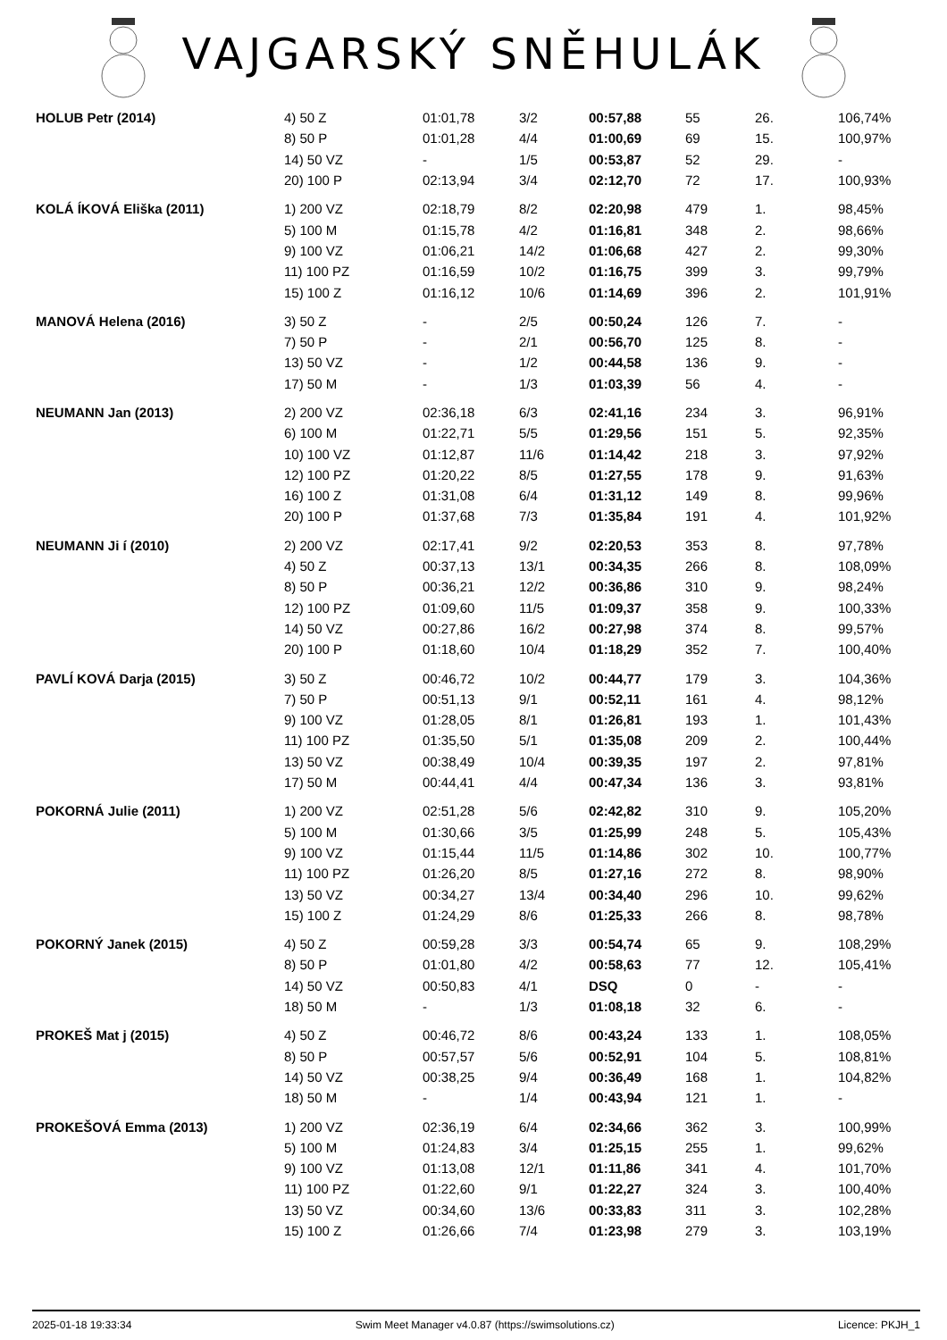VAJGARSKÝ SNĚHULÁK
| HOLUB Petr (2014) | 4) 50 Z | 01:01,78 | 3/2 | 00:57,88 | 55 | 26. | 106,74% |
| | 8) 50 P | 01:01,28 | 4/4 | 01:00,69 | 69 | 15. | 100,97% |
| | 14) 50 VZ | - | 1/5 | 00:53,87 | 52 | 29. | - |
| | 20) 100 P | 02:13,94 | 3/4 | 02:12,70 | 72 | 17. | 100,93% |
| KOLÁ ÍKOVÁ Eliška (2011) | 1) 200 VZ | 02:18,79 | 8/2 | 02:20,98 | 479 | 1. | 98,45% |
| | 5) 100 M | 01:15,78 | 4/2 | 01:16,81 | 348 | 2. | 98,66% |
| | 9) 100 VZ | 01:06,21 | 14/2 | 01:06,68 | 427 | 2. | 99,30% |
| | 11) 100 PZ | 01:16,59 | 10/2 | 01:16,75 | 399 | 3. | 99,79% |
| | 15) 100 Z | 01:16,12 | 10/6 | 01:14,69 | 396 | 2. | 101,91% |
| MANOVÁ Helena (2016) | 3) 50 Z | - | 2/5 | 00:50,24 | 126 | 7. | - |
| | 7) 50 P | - | 2/1 | 00:56,70 | 125 | 8. | - |
| | 13) 50 VZ | - | 1/2 | 00:44,58 | 136 | 9. | - |
| | 17) 50 M | - | 1/3 | 01:03,39 | 56 | 4. | - |
| NEUMANN Jan (2013) | 2) 200 VZ | 02:36,18 | 6/3 | 02:41,16 | 234 | 3. | 96,91% |
| | 6) 100 M | 01:22,71 | 5/5 | 01:29,56 | 151 | 5. | 92,35% |
| | 10) 100 VZ | 01:12,87 | 11/6 | 01:14,42 | 218 | 3. | 97,92% |
| | 12) 100 PZ | 01:20,22 | 8/5 | 01:27,55 | 178 | 9. | 91,63% |
| | 16) 100 Z | 01:31,08 | 6/4 | 01:31,12 | 149 | 8. | 99,96% |
| | 20) 100 P | 01:37,68 | 7/3 | 01:35,84 | 191 | 4. | 101,92% |
| NEUMANN Ji í (2010) | 2) 200 VZ | 02:17,41 | 9/2 | 02:20,53 | 353 | 8. | 97,78% |
| | 4) 50 Z | 00:37,13 | 13/1 | 00:34,35 | 266 | 8. | 108,09% |
| | 8) 50 P | 00:36,21 | 12/2 | 00:36,86 | 310 | 9. | 98,24% |
| | 12) 100 PZ | 01:09,60 | 11/5 | 01:09,37 | 358 | 9. | 100,33% |
| | 14) 50 VZ | 00:27,86 | 16/2 | 00:27,98 | 374 | 8. | 99,57% |
| | 20) 100 P | 01:18,60 | 10/4 | 01:18,29 | 352 | 7. | 100,40% |
| PAVLÍ KOVÁ Darja (2015) | 3) 50 Z | 00:46,72 | 10/2 | 00:44,77 | 179 | 3. | 104,36% |
| | 7) 50 P | 00:51,13 | 9/1 | 00:52,11 | 161 | 4. | 98,12% |
| | 9) 100 VZ | 01:28,05 | 8/1 | 01:26,81 | 193 | 1. | 101,43% |
| | 11) 100 PZ | 01:35,50 | 5/1 | 01:35,08 | 209 | 2. | 100,44% |
| | 13) 50 VZ | 00:38,49 | 10/4 | 00:39,35 | 197 | 2. | 97,81% |
| | 17) 50 M | 00:44,41 | 4/4 | 00:47,34 | 136 | 3. | 93,81% |
| POKORNÁ Julie (2011) | 1) 200 VZ | 02:51,28 | 5/6 | 02:42,82 | 310 | 9. | 105,20% |
| | 5) 100 M | 01:30,66 | 3/5 | 01:25,99 | 248 | 5. | 105,43% |
| | 9) 100 VZ | 01:15,44 | 11/5 | 01:14,86 | 302 | 10. | 100,77% |
| | 11) 100 PZ | 01:26,20 | 8/5 | 01:27,16 | 272 | 8. | 98,90% |
| | 13) 50 VZ | 00:34,27 | 13/4 | 00:34,40 | 296 | 10. | 99,62% |
| | 15) 100 Z | 01:24,29 | 8/6 | 01:25,33 | 266 | 8. | 98,78% |
| POKORNÝ Janek (2015) | 4) 50 Z | 00:59,28 | 3/3 | 00:54,74 | 65 | 9. | 108,29% |
| | 8) 50 P | 01:01,80 | 4/2 | 00:58,63 | 77 | 12. | 105,41% |
| | 14) 50 VZ | 00:50,83 | 4/1 | DSQ | 0 | - | - |
| | 18) 50 M | - | 1/3 | 01:08,18 | 32 | 6. | - |
| PROKEŠ Mat j (2015) | 4) 50 Z | 00:46,72 | 8/6 | 00:43,24 | 133 | 1. | 108,05% |
| | 8) 50 P | 00:57,57 | 5/6 | 00:52,91 | 104 | 5. | 108,81% |
| | 14) 50 VZ | 00:38,25 | 9/4 | 00:36,49 | 168 | 1. | 104,82% |
| | 18) 50 M | - | 1/4 | 00:43,94 | 121 | 1. | - |
| PROKEŠOVÁ Emma (2013) | 1) 200 VZ | 02:36,19 | 6/4 | 02:34,66 | 362 | 3. | 100,99% |
| | 5) 100 M | 01:24,83 | 3/4 | 01:25,15 | 255 | 1. | 99,62% |
| | 9) 100 VZ | 01:13,08 | 12/1 | 01:11,86 | 341 | 4. | 101,70% |
| | 11) 100 PZ | 01:22,60 | 9/1 | 01:22,27 | 324 | 3. | 100,40% |
| | 13) 50 VZ | 00:34,60 | 13/6 | 00:33,83 | 311 | 3. | 102,28% |
| | 15) 100 Z | 01:26,66 | 7/4 | 01:23,98 | 279 | 3. | 103,19% |
2025-01-18 19:33:34 Swim Meet Manager v4.0.87 (https://swimsolutions.cz) Licence: PKJH_1